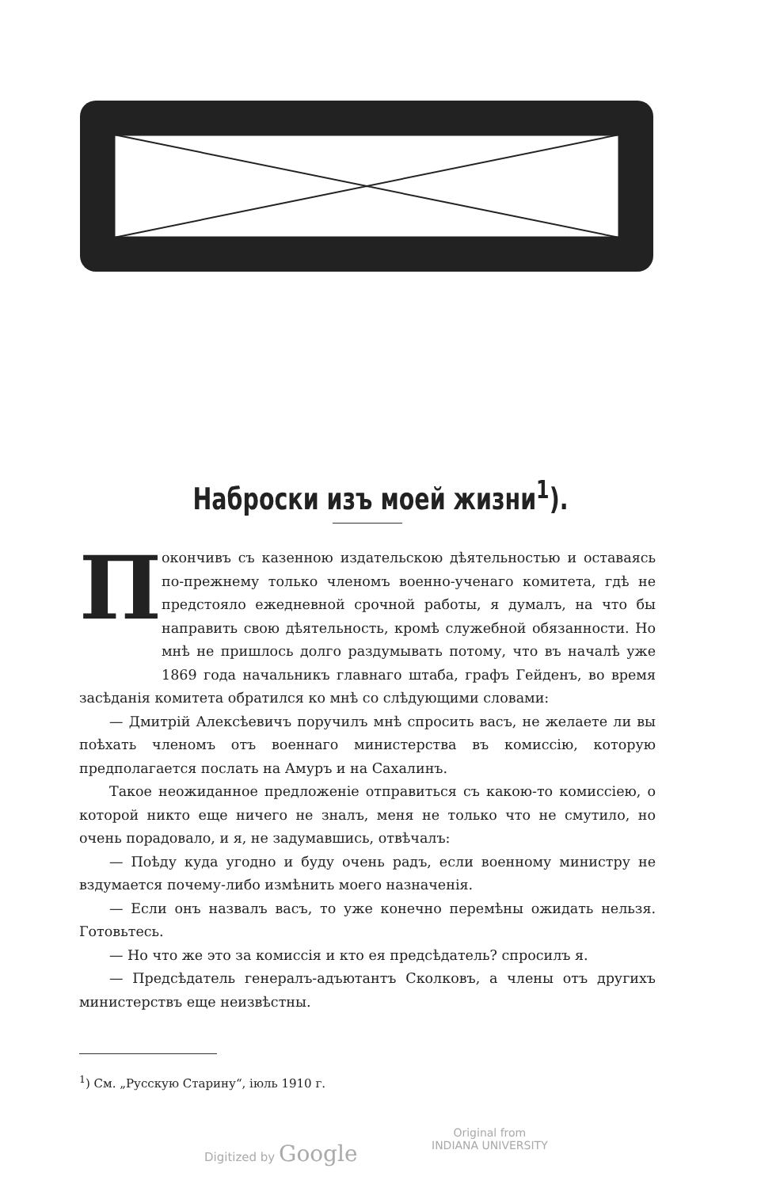Наброски изъ моей жизни<sup>1</sup>).
Покончивъ съ казенною издательскою дѣятельностью и оставаясь по-прежнему только членомъ военно-ученаго комитета, гдѣ не предстояло ежедневной срочной работы, я думалъ, на что бы направить свою дѣятельность, кромѣ служебной обязанности. Но мнѣ не пришлось долго раздумывать потому, что въ началѣ уже 1869 года начальникъ главнаго штаба, графъ Гейденъ, во время засѣданія комитета обратился ко мнѣ со слѣдующими словами:
— Дмитрій Алексѣевичъ поручилъ мнѣ спросить васъ, не желаете ли вы поѣхать членомъ отъ военнаго министерства въ комиссію, которую предполагается послать на Амуръ и на Сахалинъ.
Такое неожиданное предложеніе отправиться съ какою-то комиссіею, о которой никто еще ничего не зналъ, меня не только что не смутило, но очень порадовало, и я, не задумавшись, отвѣчалъ:
— Поѣду куда угодно и буду очень радъ, если военному министру не вздумается почему-либо измѣнить моего назначенія.
— Если онъ назвалъ васъ, то уже конечно перемѣны ожидать нельзя. Готовьтесь.
— Но что же это за комиссія и кто ея предсѣдатель? спросилъ я.
— Предсѣдатель генералъ-адъютантъ Сколковъ, а члены отъ другихъ министерствъ еще неизвѣстны.
<sup>1</sup>) См. „Русскую Старину“, іюль 1910 г.
Digitized by Google
Original from
INDIANA UNIVERSITY